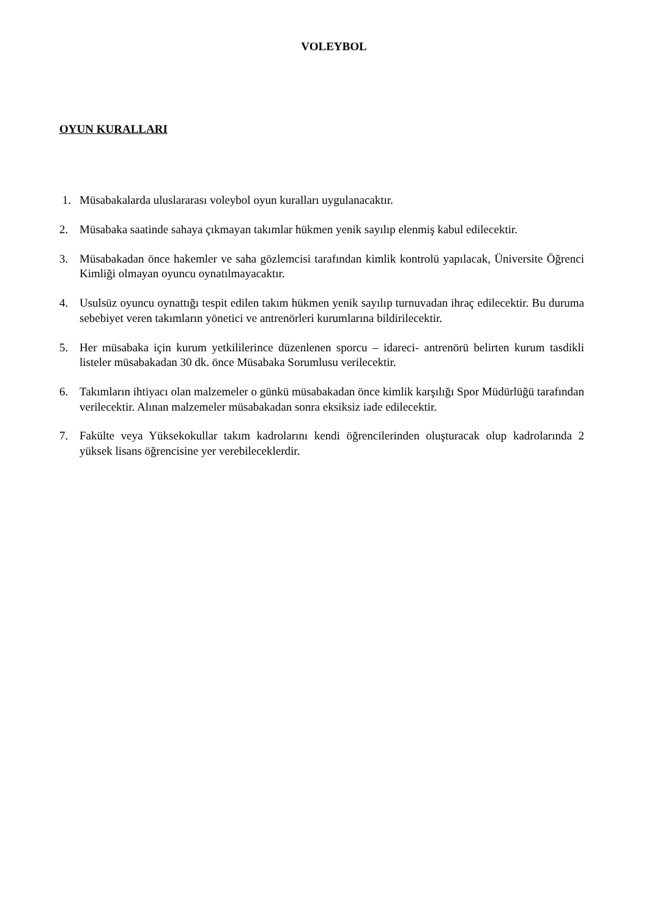VOLEYBOL
OYUN KURALLARI
1. Müsabakalarda uluslararası voleybol oyun kuralları uygulanacaktır.
2. Müsabaka saatinde sahaya çıkmayan takımlar hükmen yenik sayılıp elenmiş kabul edilecektir.
3. Müsabakadan önce hakemler ve saha gözlemcisi tarafından kimlik kontrolü yapılacak, Üniversite Öğrenci Kimliği olmayan oyuncu oynatılmayacaktır.
4. Usulsüz oyuncu oynattığı tespit edilen takım hükmen yenik sayılıp turnuvadan ihraç edilecektir. Bu duruma sebebiyet veren takımların yönetici ve antrenörleri kurumlarına bildirilecektir.
5. Her müsabaka için kurum yetkililerince düzenlenen sporcu – idareci- antrenörü belirten kurum tasdikli listeler müsabakadan 30 dk. önce Müsabaka Sorumlusu verilecektir.
6. Takımların ihtiyacı olan malzemeler o günkü müsabakadan önce kimlik karşılığı Spor Müdürlüğü tarafından verilecektir. Alınan malzemeler müsabakadan sonra eksiksiz iade edilecektir.
7. Fakülte veya Yüksekokullar takım kadrolarını kendi öğrencilerinden oluşturacak olup kadrolarında 2 yüksek lisans öğrencisine yer verebileceklerdir.